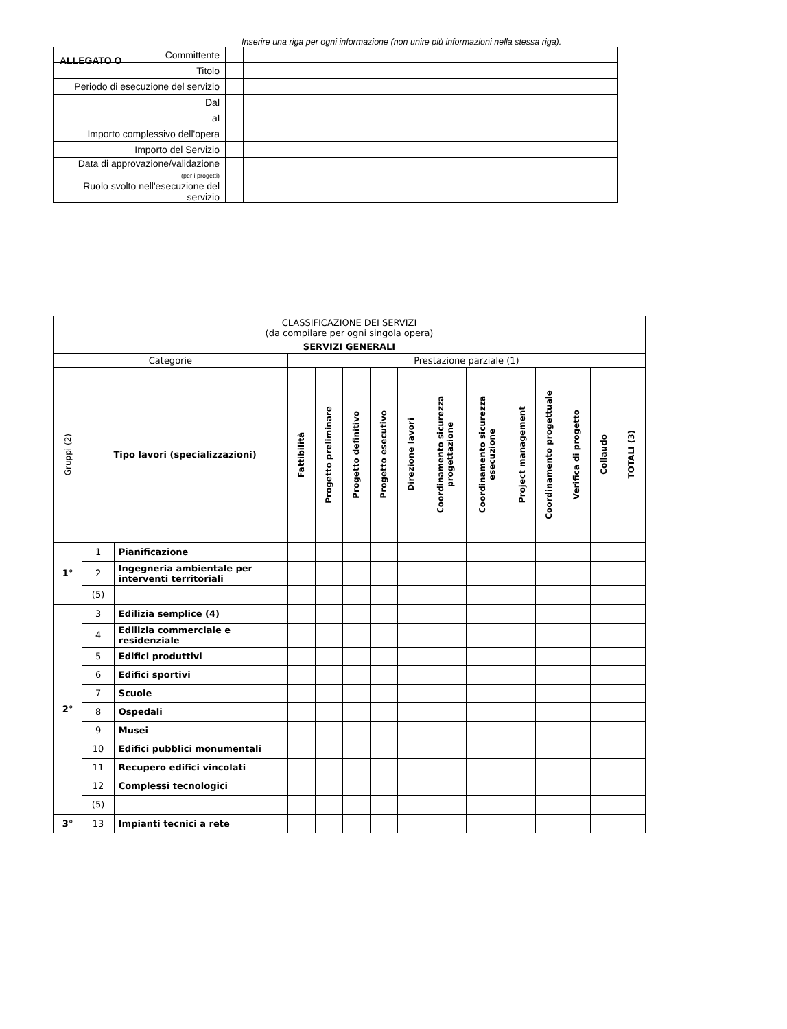ALLEGATO O
Inserire una riga per ogni informazione (non unire più informazioni nella stessa riga).
| Committente | | |
| Titolo | | |
| Periodo di esecuzione del servizio | | |
| Dal | | |
| al | | |
| Importo complessivo dell'opera | | |
| Importo del Servizio | | |
| Data di approvazione/validazione (per i progetti) | | |
| Ruolo svolto nell'esecuzione del servizio | | |
| CLASSIFICAZIONE DEI SERVIZI (da compilare per ogni singola opera) | | | | | | | | | | | | | | |
| --- | --- | --- | --- | --- | --- | --- | --- | --- | --- | --- | --- | --- | --- | --- |
| SERVIZI GENERALI | | | | | | | | | | | | | | |
| Categorie | | | Prestazione parziale (1) | | | | | | | | | | | |
| Gruppi (2) | Tipo lavori (specializzazioni) | | Fattibilità | Progetto preliminare | Progetto definitivo | Progetto esecutivo | Direzione lavori | Coordinamento sicurezza progettazione | Coordinamento sicurezza esecuzione | Project management | Coordinamento progettuale | Verifica di progetto | Collaudo | TOTALI (3) |
| 1° | 1 | Pianificazione | | | | | | | | | | | | |
| | 2 | Ingegneria ambientale per interventi territoriali | | | | | | | | | | | | |
| | (5) | | | | | | | | | | | | | |
| 2° | 3 | Edilizia semplice (4) | | | | | | | | | | | | |
| | 4 | Edilizia commerciale e residenziale | | | | | | | | | | | | |
| | 5 | Edifici produttivi | | | | | | | | | | | | |
| | 6 | Edifici sportivi | | | | | | | | | | | | |
| | 7 | Scuole | | | | | | | | | | | | |
| | 8 | Ospedali | | | | | | | | | | | | |
| | 9 | Musei | | | | | | | | | | | | |
| | 10 | Edifici pubblici monumentali | | | | | | | | | | | | |
| | 11 | Recupero edifici vincolati | | | | | | | | | | | | |
| | 12 | Complessi tecnologici | | | | | | | | | | | | |
| | (5) | | | | | | | | | | | | | |
| 3° | 13 | Impianti tecnici a rete | | | | | | | | | | | | |